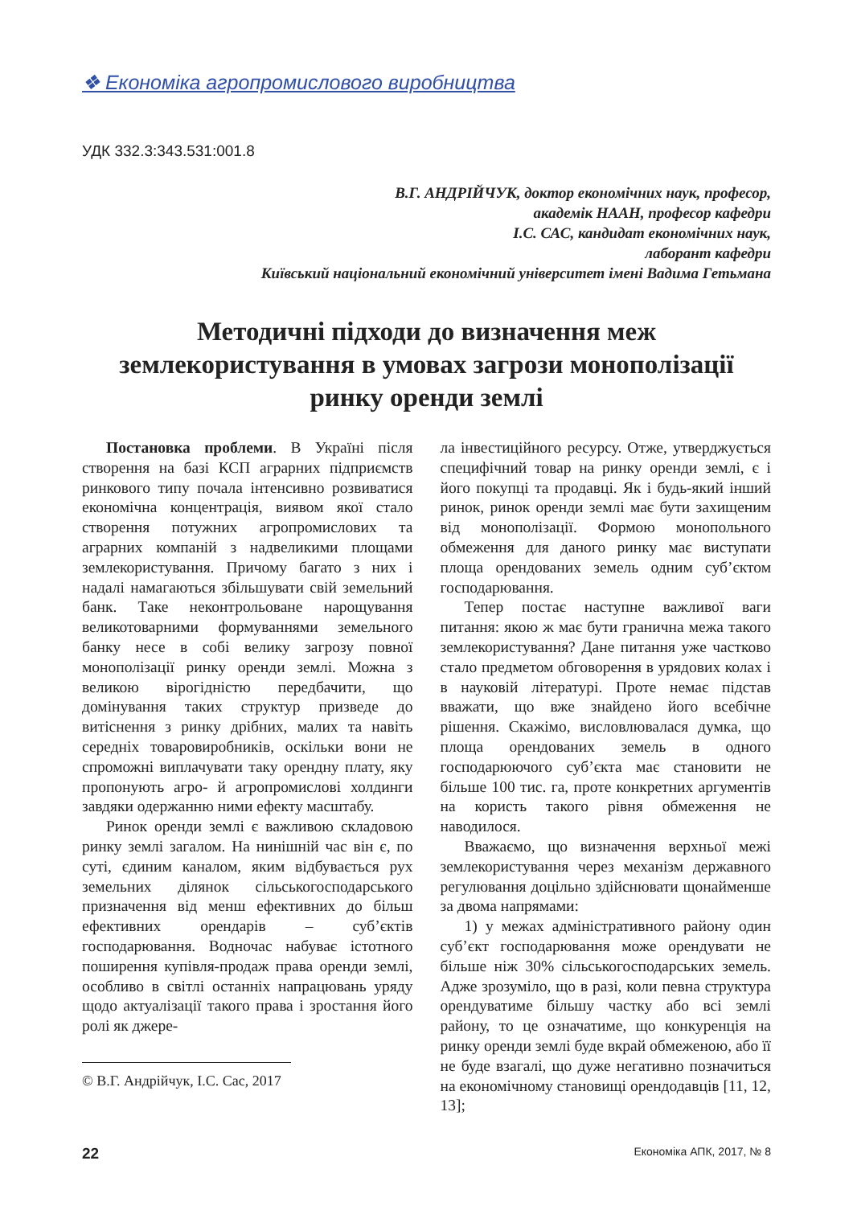❖ Економіка агропромислового виробництва
УДК 332.3:343.531:001.8
В.Г. АНДРІЙЧУК, доктор економічних наук, професор,
академік НААН, професор кафедри
І.С. САС, кандидат економічних наук,
лаборант кафедри
Київський національний економічний університет імені Вадима Гетьмана
Методичні підходи до визначення меж землекористування в умовах загрози монополізації ринку оренди землі
Постановка проблеми. В Україні після створення на базі КСП аграрних підприємств ринкового типу почала інтенсивно розвиватися економічна концентрація, виявом якої стало створення потужних агропромислових та аграрних компаній з надвеликими площами землекористування. Причому багато з них і надалі намагаються збільшувати свій земельний банк. Таке неконтрольоване нарощування великотоварними формуваннями земельного банку несе в собі велику загрозу повної монополізації ринку оренди землі. Можна з великою вірогідністю передбачити, що домінування таких структур призведе до витіснення з ринку дрібних, малих та навіть середніх товаровиробників, оскільки вони не спроможні виплачувати таку орендну плату, яку пропонують агро- й агропромислові холдинги завдяки одержанню ними ефекту масштабу.
Ринок оренди землі є важливою складовою ринку землі загалом. На нинішній час він є, по суті, єдиним каналом, яким відбувається рух земельних ділянок сільськогосподарського призначення від менш ефективних до більш ефективних орендарів – суб’єктів господарювання. Водночас набуває істотного поширення купівля-продаж права оренди землі, особливо в світлі останніх напрацювань уряду щодо актуалізації такого права і зростання його ролі як джере-
© В.Г. Андрійчук, І.С. Сас, 2017
ла інвестиційного ресурсу. Отже, утверджується специфічний товар на ринку оренди землі, є і його покупці та продавці. Як і будь-який інший ринок, ринок оренди землі має бути захищеним від монополізації. Формою монопольного обмеження для даного ринку має виступати площа орендованих земель одним суб’єктом господарювання.
Тепер постає наступне важливої ваги питання: якою ж має бути гранична межа такого землекористування? Дане питання уже частково стало предметом обговорення в урядових колах і в науковій літературі. Проте немає підстав вважати, що вже знайдено його всебічне рішення. Скажімо, висловлювалася думка, що площа орендованих земель в одного господарюючого суб’єкта має становити не більше 100 тис. га, проте конкретних аргументів на користь такого рівня обмеження не наводилося.
Вважаємо, що визначення верхньої межі землекористування через механізм державного регулювання доцільно здійснювати щонайменше за двома напрямами:
1) у межах адміністративного району один суб’єкт господарювання може орендувати не більше ніж 30% сільськогосподарських земель. Адже зрозуміло, що в разі, коли певна структура орендуватиме більшу частку або всі землі району, то це означатиме, що конкуренція на ринку оренди землі буде вкрай обмеженою, або її не буде взагалі, що дуже негативно позначиться на економічному становищі орендодавців [11, 12, 13];
22 Економіка АПК, 2017, № 8